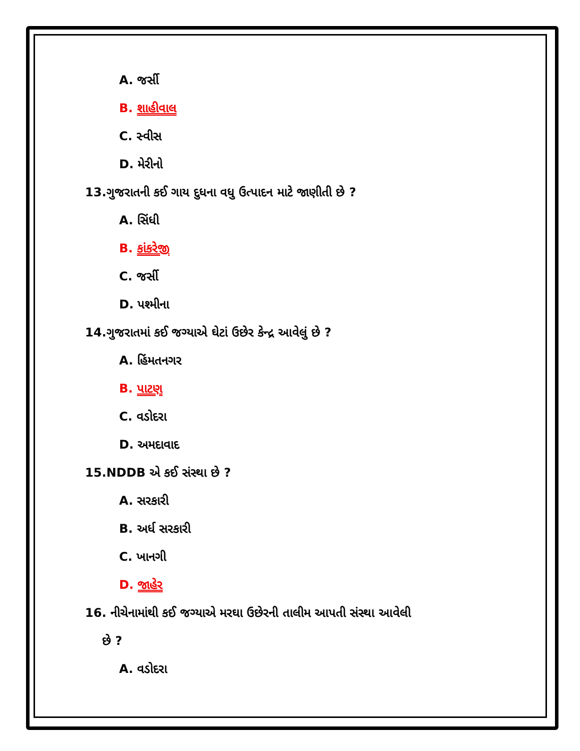A. જર્સી
B. શાહીવાલ
C. સ્વીસ
D. મેરીનો
13.ગુજરાતની કઈ ગાય દુધના વધુ ઉત્પાદન માટે જાણીતી છે ?
A. સિંધી
B. કાંકરેજી
C. જર્સી
D. પશ્મીના
14.ગુજરાતમાં કઈ જગ્યાએ ઘેટાં ઉછેર કેન્દ્ર આવેલું છે ?
A. હિંમતનગર
B. પાટણ
C. વડોદરા
D. અમદાવાદ
15.NDDB એ કઈ સંસ્થા છે ?
A. સરકારી
B. અર્ધ સરકારી
C. ખાનગી
D. જાહેર
16. નીચેનામાંથી કઈ જગ્યાએ મરઘા ઉછેરની તાલીમ આપતી સંસ્થા આવેલી
છે ?
A. વડોદરા